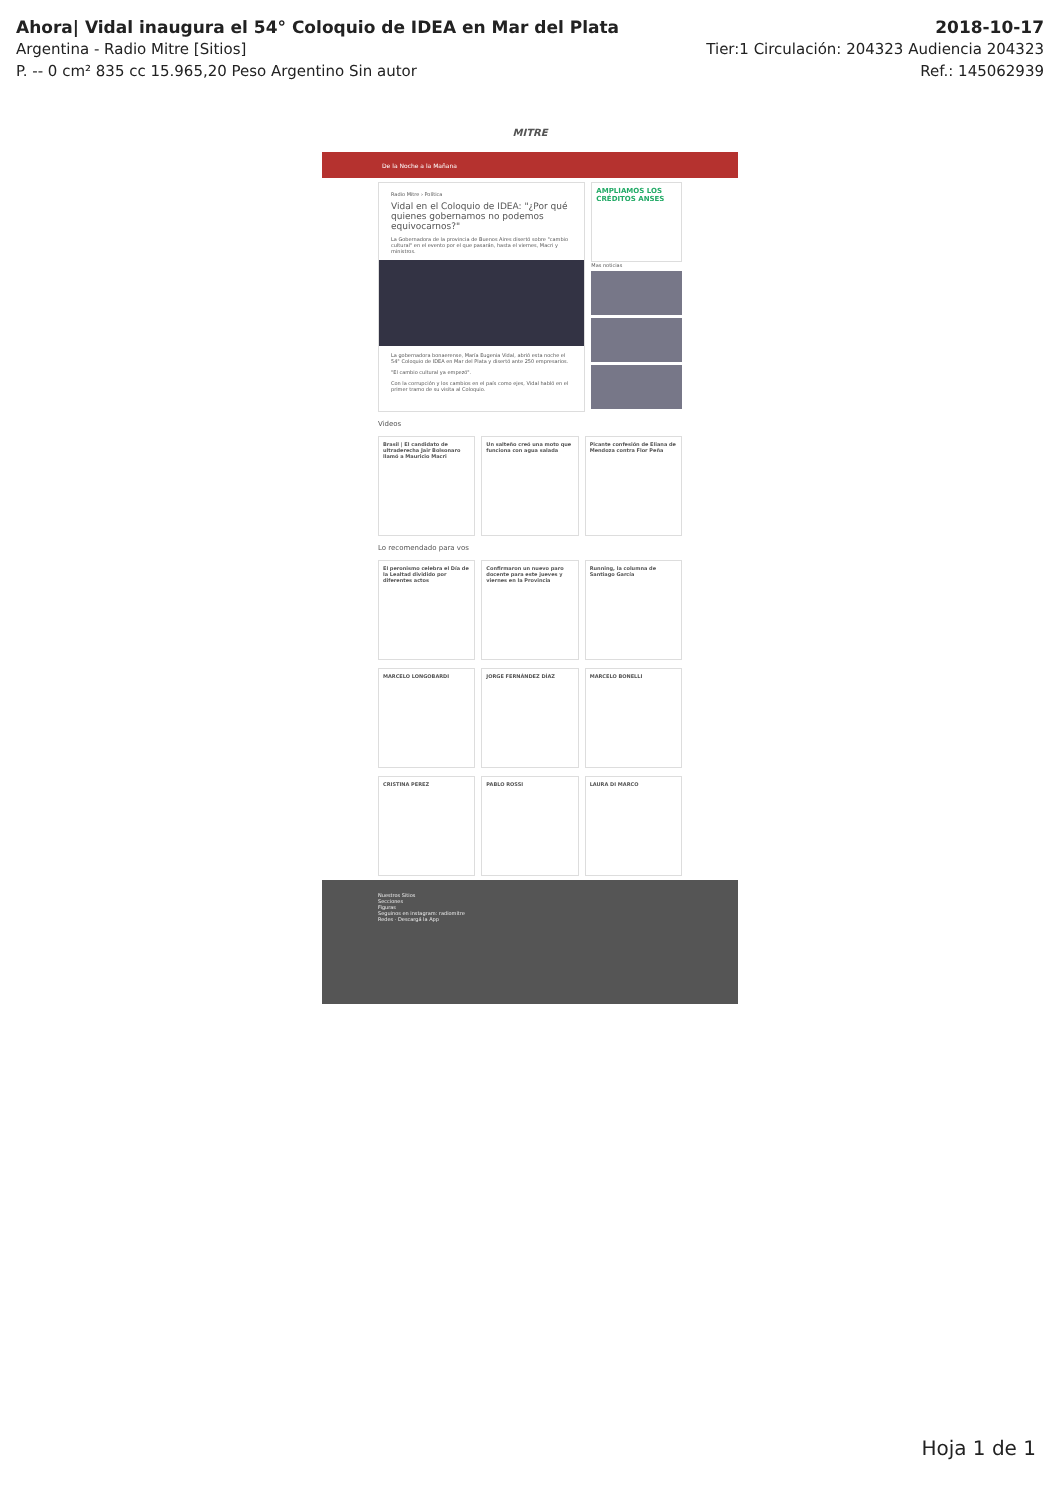Ahora| Vidal inaugura el 54° Coloquio de IDEA en Mar del Plata 2018-10-17
Argentina - Radio Mitre [Sitios] Tier:1 Circulación: 204323 Audiencia 204323
P. -- 0 cm² 835 cc 15.965,20 Peso Argentino Sin autor Ref.: 145062939
MITRE
De la Noche a la Mañana
Radio Mitre › Política
Vidal en el Coloquio de IDEA: "¿Por qué quienes gobernamos no podemos equivocarnos?"
La Gobernadora de la provincia de Buenos Aires disertó sobre "cambio cultural" en el evento por el que pasarán, hasta el viernes, Macri y ministros.
La gobernadora bonaerense, María Eugenia Vidal, abrió esta noche el 54° Coloquio de IDEA en Mar del Plata y disertó ante 250 empresarios.
"El cambio cultural ya empezó".
Con la corrupción y los cambios en el país como ejes, Vidal habló en el primer tramo de su visita al Coloquio.
AMPLIAMOS LOS CRÉDITOS ANSES
Mas noticias
Videos
Brasil | El candidato de ultraderecha Jair Bolsonaro llamó a Mauricio Macri
Un salteño creó una moto que funciona con agua salada
Picante confesión de Eliana de Mendoza contra Flor Peña
Lo recomendado para vos
El peronismo celebra el Día de la Lealtad dividido por diferentes actos
Confirmaron un nuevo paro docente para este jueves y viernes en la Provincia
Running, la columna de Santiago García
MARCELO LONGOBARDI JORGE FERNÁNDEZ DÍAZ MARCELO BONELLI
CRISTINA PEREZ PABLO ROSSI LAURA DI MARCO
Nuestros Sitios
Secciones
Figuras
Seguinos en instagram: radiomitre
Redes · Descargá la App
Hoja 1 de 1